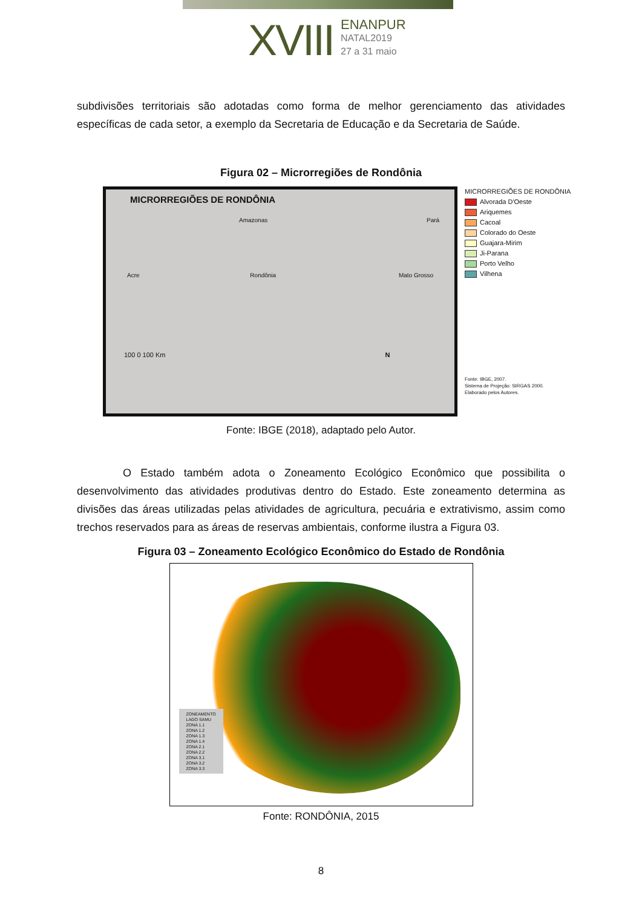XVIII
ENANPUR
NATAL2019
27 a 31 maio
subdivisões territoriais são adotadas como forma de melhor gerenciamento das atividades específicas de cada setor, a exemplo da Secretaria de Educação e da Secretaria de Saúde.
Figura 02 – Microrregiões de Rondônia
MICRORREGIÕES DE RONDÔNIA
Amazonas Pará
Acre Rondônia Mato Grosso
100 0 100 Km N
MICRORREGIÕES DE RONDÔNIA
Alvorada D'Oeste
Ariquemes
Cacoal
Colorado do Oeste
Guajara-Mirim
Ji-Parana
Porto Velho
Vilhena
Fonte: IBGE, 2007.
Sistema de Projeção: SIRGAS 2000.
Elaborado pelos Autores.
Fonte: IBGE (2018), adaptado pelo Autor.
O Estado também adota o Zoneamento Ecológico Econômico que possibilita o desenvolvimento das atividades produtivas dentro do Estado. Este zoneamento determina as divisões das áreas utilizadas pelas atividades de agricultura, pecuária e extrativismo, assim como trechos reservados para as áreas de reservas ambientais, conforme ilustra a Figura 03.
Figura 03 – Zoneamento Ecológico Econômico do Estado de Rondônia
ZONEAMENTO
LAGO SAMU
ZONA 1.1
ZONA 1.2
ZONA 1.3
ZONA 1.4
ZONA 2.1
ZONA 2.2
ZONA 3.1
ZONA 3.2
ZONA 3.3
Fonte: RONDÔNIA, 2015
8